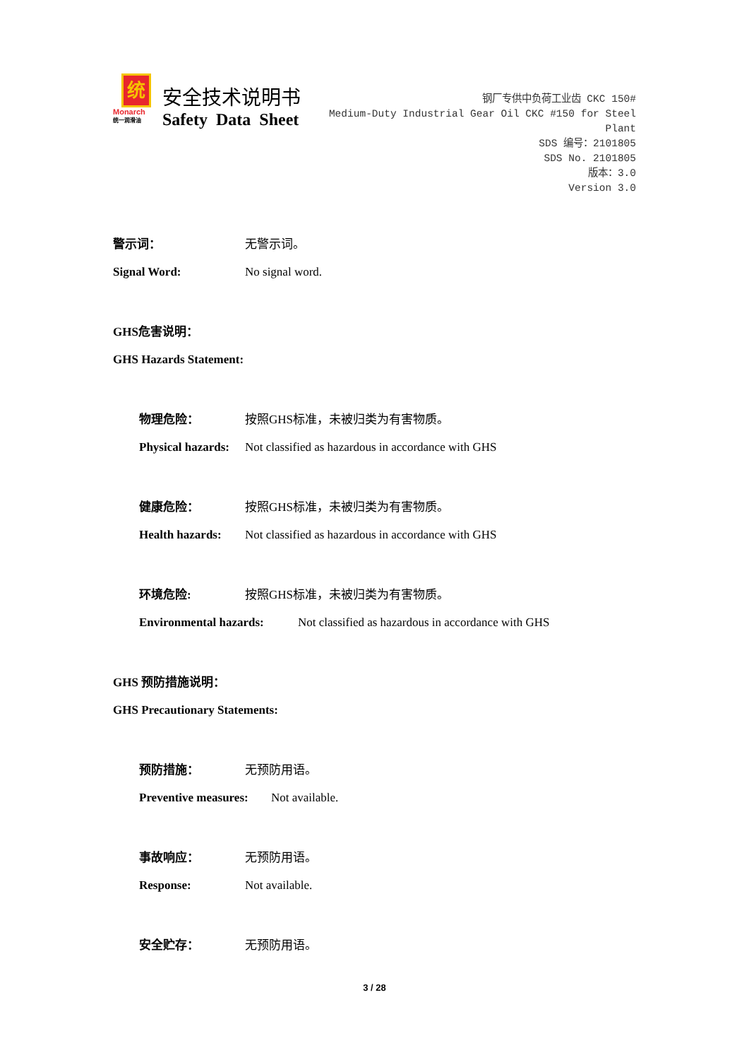统
Monarch
统一润滑油
安全技术说明书
Safety Data Sheet
钢厂专供中负荷工业齿 CKC 150#
Medium-Duty Industrial Gear Oil CKC #150 for Steel Plant
SDS 编号：2101805
SDS No. 2101805
版本：3.0
Version 3.0
警示词： 无警示词。
Signal Word: No signal word.
GHS危害说明：
GHS Hazards Statement:
物理危险： 按照GHS标准，未被归类为有害物质。
Physical hazards: Not classified as hazardous in accordance with GHS
健康危险： 按照GHS标准，未被归类为有害物质。
Health hazards: Not classified as hazardous in accordance with GHS
环境危险: 按照GHS标准，未被归类为有害物质。
Environmental hazards: Not classified as hazardous in accordance with GHS
GHS 预防措施说明：
GHS Precautionary Statements:
预防措施： 无预防用语。
Preventive measures: Not available.
事故响应： 无预防用语。
Response: Not available.
安全贮存： 无预防用语。
3 / 28